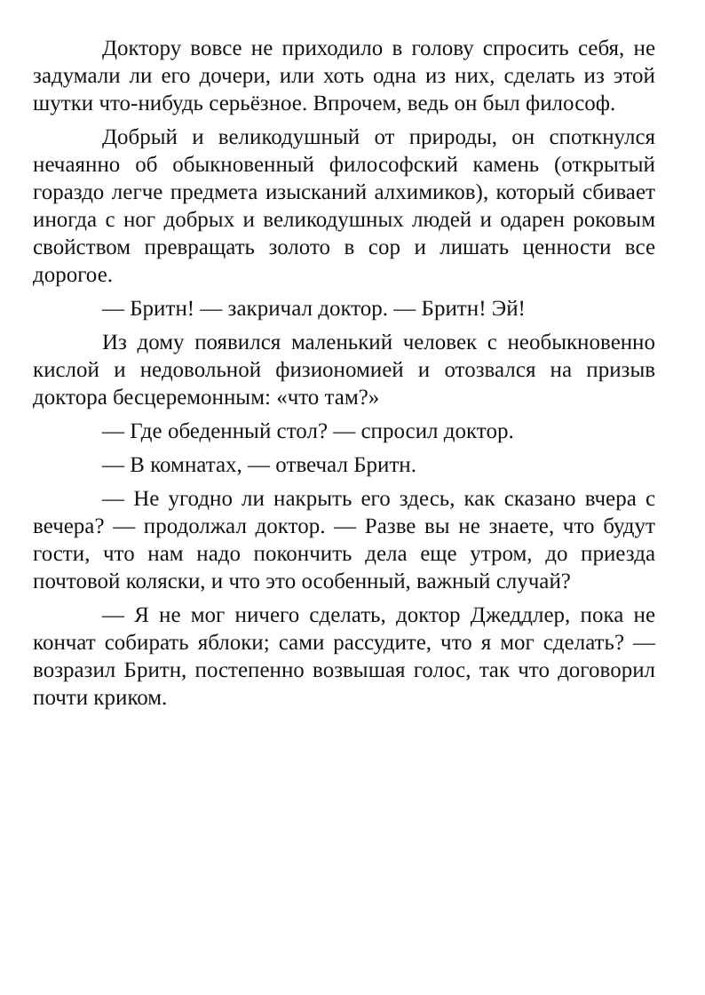Доктору вовсе не приходило в голову спросить себя, не задумали ли его дочери, или хоть одна из них, сделать из этой шутки что-нибудь серьёзное. Впрочем, ведь он был философ.
Добрый и великодушный от природы, он споткнулся нечаянно об обыкновенный философский камень (открытый гораздо легче предмета изысканий алхимиков), который сбивает иногда с ног добрых и великодушных людей и одарен роковым свойством превращать золото в сор и лишать ценности все дорогое.
— Бритн! — закричал доктор. — Бритн! Эй!
Из дому появился маленький человек с необыкновенно кислой и недовольной физиономией и отозвался на призыв доктора бесцеремонным: «что там?»
— Где обеденный стол? — спросил доктор.
— В комнатах, — отвечал Бритн.
— Не угодно ли накрыть его здесь, как сказано вчера с вечера? — продолжал доктор. — Разве вы не знаете, что будут гости, что нам надо покончить дела еще утром, до приезда почтовой коляски, и что это особенный, важный случай?
— Я не мог ничего сделать, доктор Джеддлер, пока не кончат собирать яблоки; сами рассудите, что я мог сделать? — возразил Бритн, постепенно возвышая голос, так что договорил почти криком.